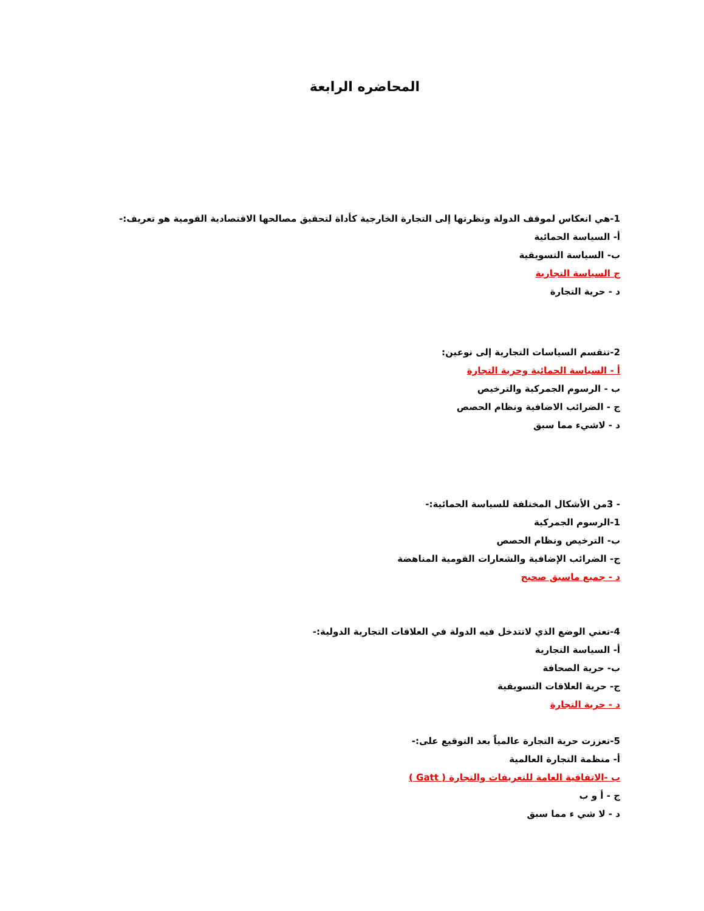المحاضره الرابعة
1-هي انعكاس لموقف الدولة ونظرتها إلى التجارة الخارجية كأداة لتحقيق مصالحها الاقتصادية القومية هو تعريف:-
أ- السياسة الحمائية
ب- السياسة التسويقية
ج السياسة التجارية
د - حرية التجارة
2-تنقسم السياسات التجارية إلى نوعين:
أ - السياسة الحمائية وحرية التجارة
ب - الرسوم الجمركية والترخيص
ج - الضرائب الاضافية ونظام الحصص
د - لاشيء مما سبق
- 3من الأشكال المختلفة للسياسة الحمائية:-
1-الرسوم الجمركية
ب- الترخيص ونظام الحصص
ج- الضرائب الإضافية والشعارات القومية المناهضة
د - جميع ماسبق صحيح
4-تعني الوضع الذي لاتتدخل فيه الدولة في العلاقات التجارية الدولية:-
أ- السياسة التجارية
ب- حرية الصحافة
ج- حرية العلاقات التسويقية
د - حرية التجارة
5-تعززت حرية التجارة عالمياً بعد التوقيع على:-
أ- منظمة التجارة العالمية
ب -الاتفاقية العامة للتعريفات والتجارة ( Gatt )
ج - أ و ب
د - لا شي ء مما سبق